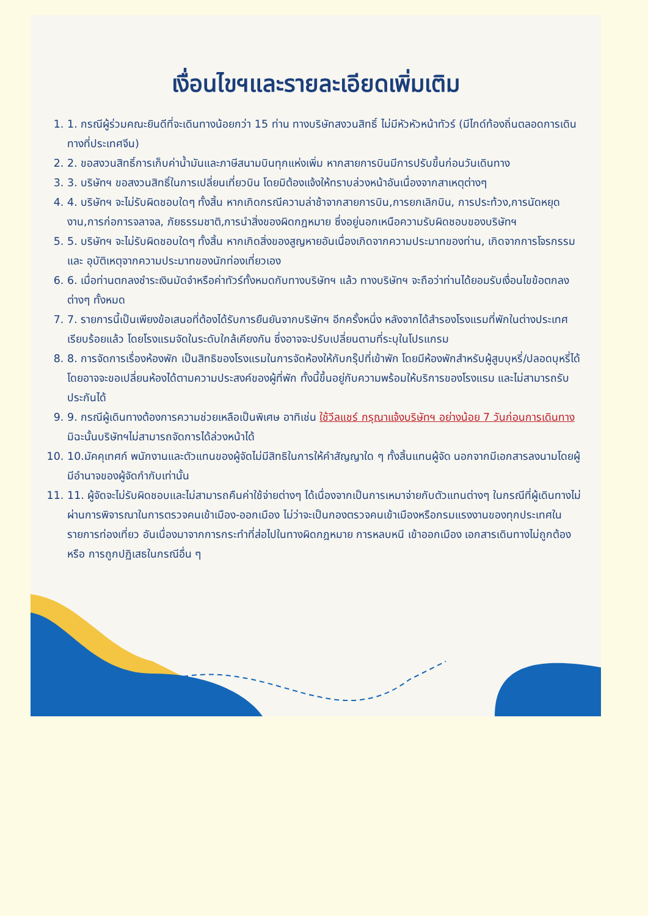เงื่อนไขฯและรายละเอียดเพิ่มเติม
1. 1. กรณีผู้ร่วมคณะยินดีที่จะเดินทางน้อยกว่า 15 ท่าน ทางบริษัทสงวนสิทธิ์ ไม่มีหัวหัวหน้าทัวร์ (มีไกด์ท้องถิ่นตลอดการเดินทางที่ประเทศจีน)
2. 2. ขอสงวนสิทธิ์การเก็บค่าน้ำมันและภาษีสนามบินทุกแห่งเพิ่ม หากสายการบินมีการปรับขึ้นก่อนวันเดินทาง
3. 3. บริษัทฯ ขอสงวนสิทธิ์ในการเปลี่ยนเที่ยวบิน โดยมิต้องแจ้งให้ทราบล่วงหน้าอันเนื่องจากสาเหตุต่างๆ
4. 4. บริษัทฯ จะไม่รับผิดชอบใดๆ ทั้งสิ้น หากเกิดกรณีความล่าช้าจากสายการบิน,การยกเลิกบิน, การประท้วง,การนัดหยุดงาน,การก่อการจลาจล, ภัยธรรมชาติ,การนำสิ่งของผิดกฎหมาย ซึ่งอยู่นอกเหนือความรับผิดชอบของบริษัทฯ
5. 5. บริษัทฯ จะไม่รับผิดชอบใดๆ ทั้งสิ้น หากเกิดสิ่งของสูญหายอันเนื่องเกิดจากความประมาทของท่าน, เกิดจากการโจรกรรม และ อุบัติเหตุจากความประมาทของนักท่องเที่ยวเอง
6. 6. เมื่อท่านตกลงชำระเงินมัดจำหรือค่าทัวร์ทั้งหมดกับทางบริษัทฯ แล้ว ทางบริษัทฯ จะถือว่าท่านได้ยอมรับเงื่อนไขข้อตกลงต่างๆ ทั้งหมด
7. 7. รายการนี้เป็นเพียงข้อเสนอที่ต้องได้รับการยืนยันจากบริษัทฯ อีกครั้งหนึ่ง หลังจากได้สำรองโรงแรมที่พักในต่างประเทศเรียบร้อยแล้ว โดยโรงแรมจัดในระดับใกล้เคียงกัน ซึ่งอาจจะปรับเปลี่ยนตามที่ระบุในโปรแกรม
8. 8. การจัดการเรื่องห้องพัก เป็นสิทธิของโรงแรมในการจัดห้องให้กับกรุ๊ปที่เข้าพัก โดยมีห้องพักสำหรับผู้สูบบุหรี่/ปลอดบุหรี่ได้ โดยอาจจะขอเปลี่ยนห้องได้ตามความประสงค์ของผู้ที่พัก ทั้งนี้ขึ้นอยู่กับความพร้อมให้บริการของโรงแรม และไม่สามารถรับประกันได้
9. 9. กรณีผู้เดินทางต้องการความช่วยเหลือเป็นพิเศษ อาทิเช่น ใช้วีลแชร์ กรุณาแจ้งบริษัทฯ อย่างน้อย 7 วันก่อนการเดินทาง มิฉะนั้นบริษัทฯไม่สามารถจัดการได้ล่วงหน้าได้
10. 10.มัคคุเทศก์ พนักงานและตัวแทนของผู้จัดไม่มีสิทธิในการให้คำสัญญาใด ๆ ทั้งสิ้นแทนผู้จัด นอกจากมีเอกสารลงนามโดยผู้มีอำนาจของผู้จัดกำกับเท่านั้น
11. 11. ผู้จัดจะไม่รับผิดชอบและไม่สามารถคืนค่าใช้จ่ายต่างๆ ได้เนื่องจากเป็นการเหมาจ่ายกับตัวแทนต่างๆ ในกรณีที่ผู้เดินทางไม่ผ่านการพิจารณาในการตรวจคนเข้าเมือง-ออกเมือง ไม่ว่าจะเป็นกองตรวจคนเข้าเมืองหรือกรมแรงงานของทุกประเทศในรายการท่องเที่ยว อันเนื่องมาจากการกระทำที่ส่อไปในทางผิดกฎหมาย การหลบหนี เข้าออกเมือง เอกสารเดินทางไม่ถูกต้อง หรือ การถูกปฏิเสธในกรณีอื่น ๆ